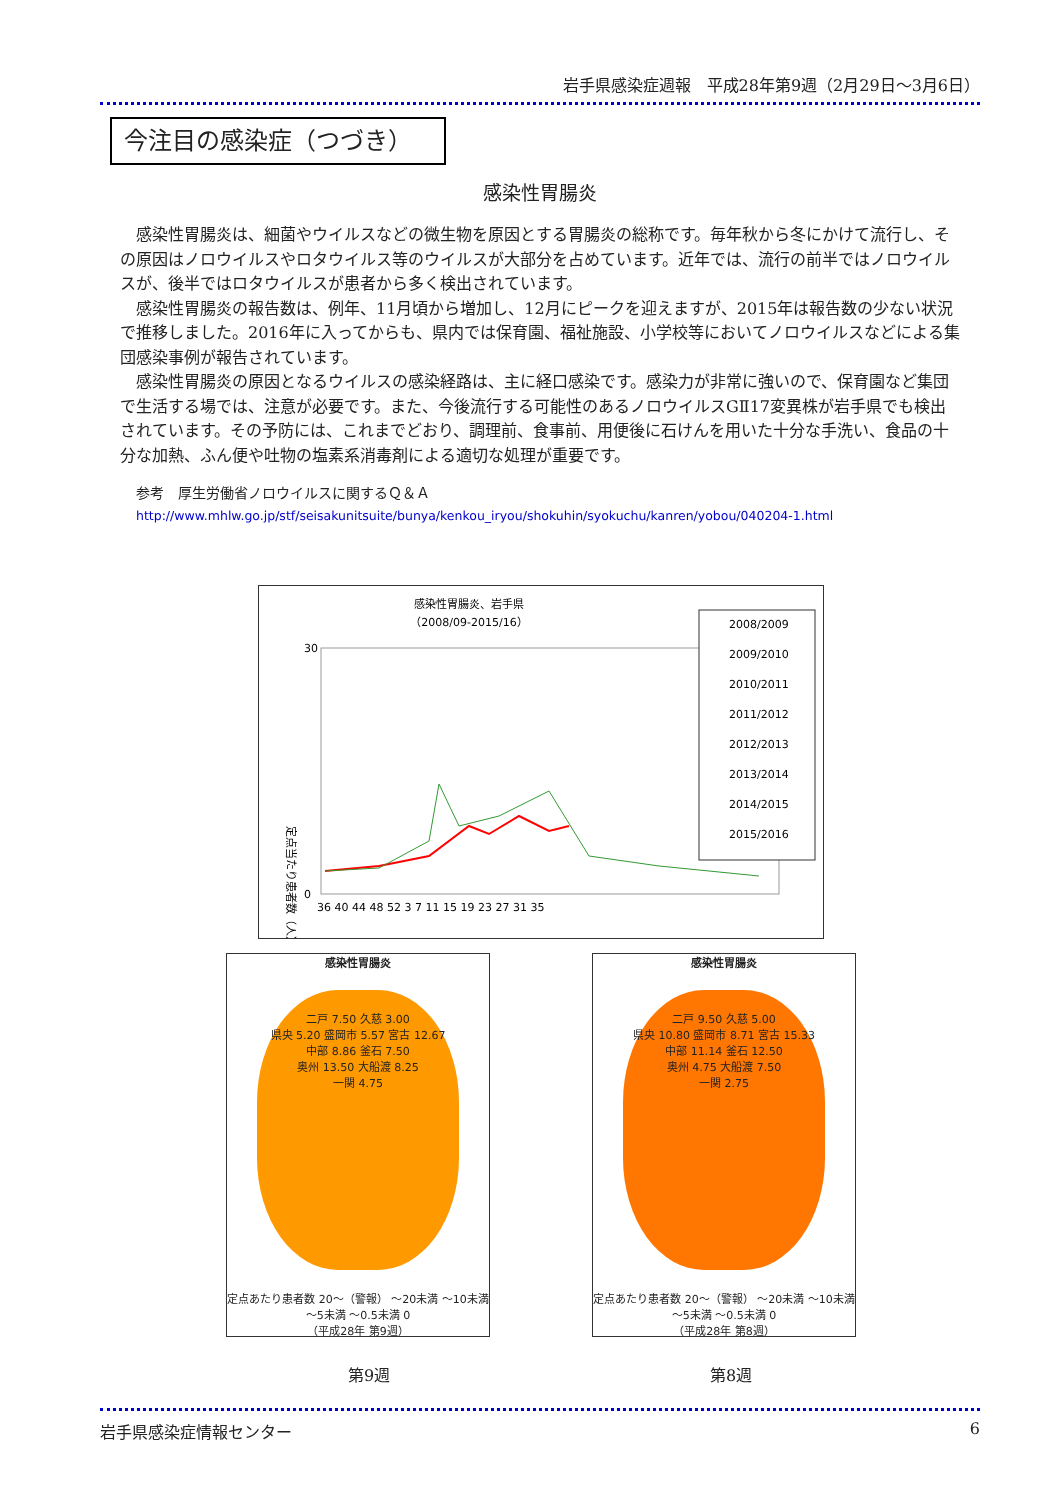岩手県感染症週報　平成28年第9週（2月29日～3月6日）
今注目の感染症（つづき）
感染性胃腸炎
感染性胃腸炎は、細菌やウイルスなどの微生物を原因とする胃腸炎の総称です。毎年秋から冬にかけて流行し、その原因はノロウイルスやロタウイルス等のウイルスが大部分を占めています。近年では、流行の前半ではノロウイルスが、後半ではロタウイルスが患者から多く検出されています。
感染性胃腸炎の報告数は、例年、11月頃から増加し、12月にピークを迎えますが、2015年は報告数の少ない状況で推移しました。2016年に入ってからも、県内では保育園、福祉施設、小学校等においてノロウイルスなどによる集団感染事例が報告されています。
感染性胃腸炎の原因となるウイルスの感染経路は、主に経口感染です。感染力が非常に強いので、保育園など集団で生活する場では、注意が必要です。また、今後流行する可能性のあるノロウイルスGⅡ17変異株が岩手県でも検出されています。その予防には、これまでどおり、調理前、食事前、用便後に石けんを用いた十分な手洗い、食品の十分な加熱、ふん便や吐物の塩素系消毒剤による適切な処理が重要です。
参考　厚生労働省ノロウイルスに関するＱ＆Ａ
http://www.mhlw.go.jp/stf/seisakunitsuite/bunya/kenkou_iryou/shokuhin/syokuchu/kanren/yobou/040204-1.html
感染性胃腸炎、岩手県
（2008/09-2015/16）
30
0
定点当たり患者数（人）
36 40 44 48 52 3 7 11 15 19 23 27 31 35
2008/2009
2009/2010
2010/2011
2011/2012
2012/2013
2013/2014
2014/2015
2015/2016
感染性胃腸炎
二戸 7.50 久慈 3.00
県央 5.20 盛岡市 5.57 宮古 12.67
中部 8.86 釜石 7.50
奥州 13.50 大船渡 8.25
一関 4.75
定点あたり患者数 20～（警報） ～20未満 ～10未満 ～5未満 ～0.5未満 0
（平成28年 第9週）
感染性胃腸炎
二戸 9.50 久慈 5.00
県央 10.80 盛岡市 8.71 宮古 15.33
中部 11.14 釜石 12.50
奥州 4.75 大船渡 7.50
一関 2.75
定点あたり患者数 20～（警報） ～20未満 ～10未満 ～5未満 ～0.5未満 0
（平成28年 第8週）
第9週 第8週
岩手県感染症情報センター 6